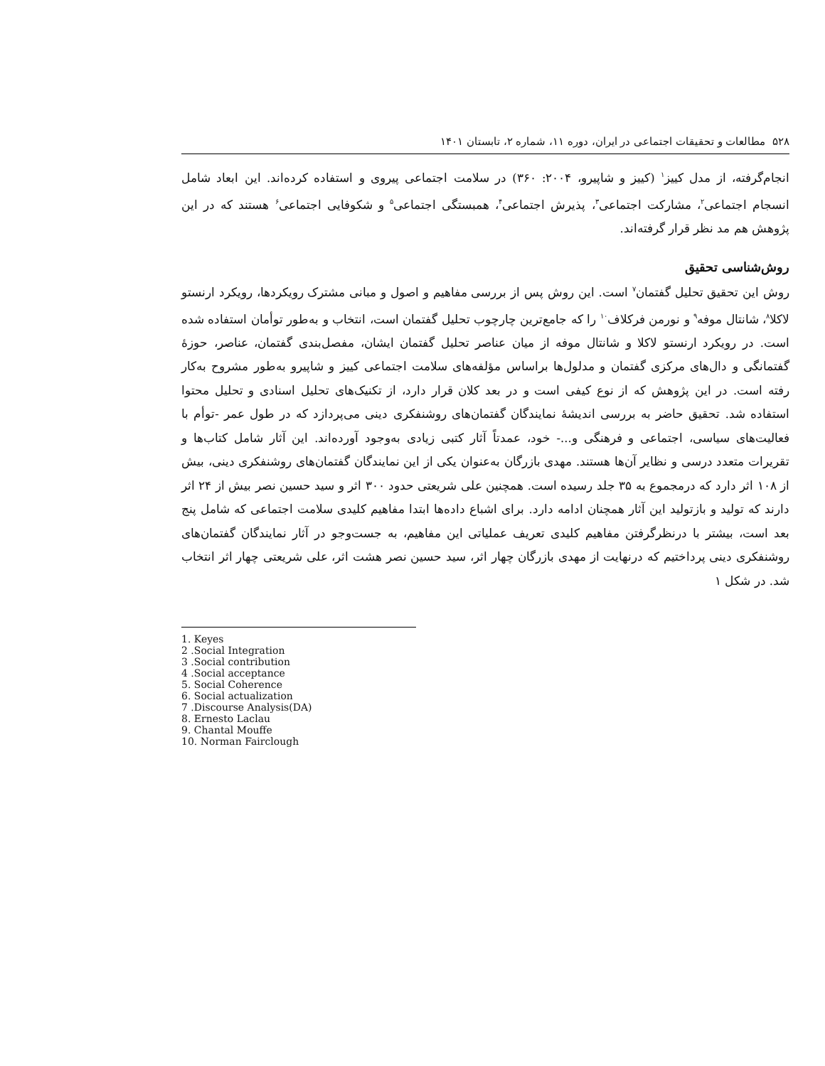۵۲۸ مطالعات و تحقیقات اجتماعی در ایران، دوره ۱۱، شماره ۲، تابستان ۱۴۰۱
انجام‌گرفته، از مدل کییز<sup>۱</sup> (کییز و شاپیرو، ۲۰۰۴: ۳۶۰) در سلامت اجتماعی پیروی و استفاده کرده‌اند. این ابعاد شامل انسجام اجتماعی<sup>۲</sup>، مشارکت اجتماعی<sup>۳</sup>، پذیرش اجتماعی<sup>۴</sup>، همبستگی اجتماعی<sup>۵</sup> و شکوفایی اجتماعی<sup>۶</sup> هستند که در این پژوهش هم مد نظر قرار گرفته‌اند.
روش‌شناسی تحقیق
روش این تحقیق تحلیل گفتمان<sup>۷</sup> است. این روش پس از بررسی مفاهیم و اصول و مبانی مشترک رویکردها، رویکرد ارنستو لاکلا<sup>۸</sup>، شانتال موفه<sup>۹</sup> و نورمن فرکلاف<sup>۱۰</sup> را که جامع‌ترین چارچوب تحلیل گفتمان است، انتخاب و به‌طور توأمان استفاده شده است. در رویکرد ارنستو لاکلا و شانتال موفه از میان عناصر تحلیل گفتمان ایشان، مفصل‌بندی گفتمان، عناصر، حوزهٔ گفتمانگی و دال‌های مرکزی گفتمان و مدلول‌ها براساس مؤلفه‌های سلامت اجتماعی کییز و شاپیرو به‌طور مشروح به‌کار رفته است. در این پژوهش که از نوع کیفی است و در بعد کلان قرار دارد، از تکنیک‌های تحلیل اسنادی و تحلیل محتوا استفاده شد. تحقیق حاضر به بررسی اندیشهٔ نمایندگان گفتمان‌های روشنفکری دینی می‌پردازد که در طول عمر -توأم با فعالیت‌های سیاسی، اجتماعی و فرهنگی و...- خود، عمدتاً آثار کتبی زیادی به‌وجود آورده‌اند. این آثار شامل کتاب‌ها و تقریرات متعدد درسی و نظایر آن‌ها هستند. مهدی بازرگان به‌عنوان یکی از این نمایندگان گفتمان‌های روشنفکری دینی، بیش از ۱۰۸ اثر دارد که درمجموع به ۳۵ جلد رسیده است. همچنین علی شریعتی حدود ۳۰۰ اثر و سید حسین نصر بیش از ۲۴ اثر دارند که تولید و بازتولید این آثار همچنان ادامه دارد. برای اشباع داده‌ها ابتدا مفاهیم کلیدی سلامت اجتماعی که شامل پنج بعد است، بیشتر با درنظرگرفتن مفاهیم کلیدی تعریف عملیاتی این مفاهیم، به جست‌وجو در آثار نمایندگان گفتمان‌های روشنفکری دینی پرداختیم که درنهایت از مهدی بازرگان چهار اثر، سید حسین نصر هشت اثر، علی شریعتی چهار اثر انتخاب شد. در شکل ۱
1. Keyes
2 .Social Integration
3 .Social contribution
4 .Social acceptance
5. Social Coherence
6. Social actualization
7 .Discourse Analysis(DA)
8. Ernesto Laclau
9. Chantal Mouffe
10. Norman Fairclough